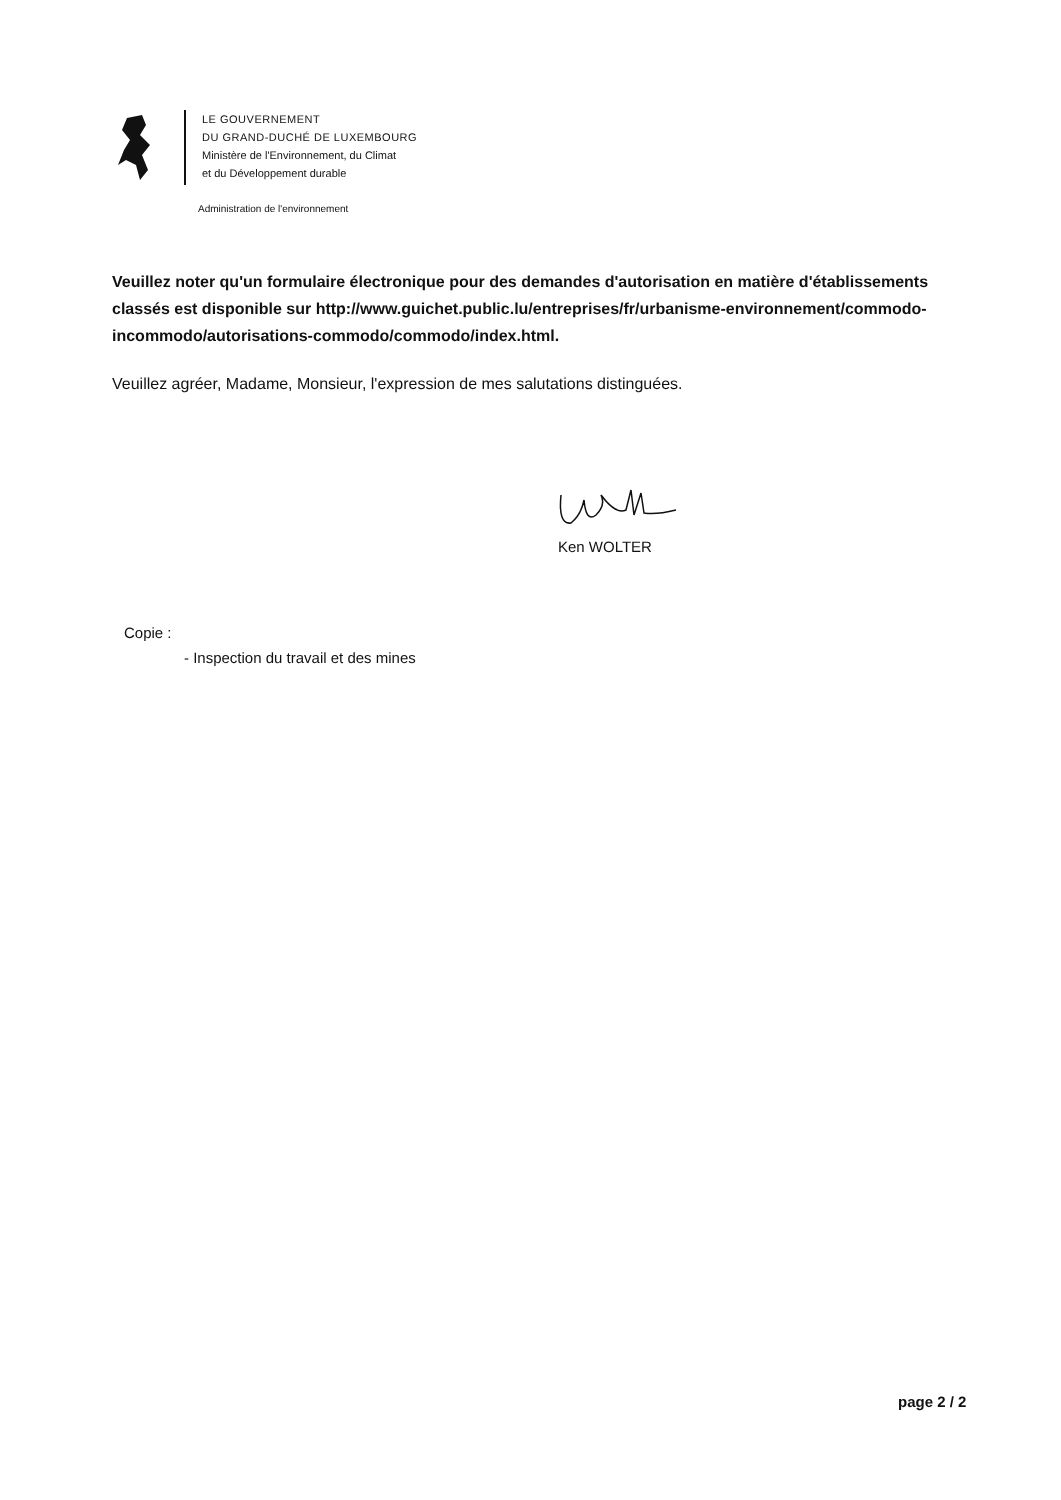LE GOUVERNEMENT
DU GRAND-DUCHÉ DE LUXEMBOURG
Ministère de l'Environnement, du Climat
et du Développement durable
Administration de l'environnement
Veuillez noter qu'un formulaire électronique pour des demandes d'autorisation en matière d'établissements classés est disponible sur http://www.guichet.public.lu/entreprises/fr/urbanisme-environnement/commodo-incommodo/autorisations-commodo/commodo/index.html.
Veuillez agréer, Madame, Monsieur, l'expression de mes salutations distinguées.
Ken WOLTER
Copie :
- Inspection du travail et des mines
page 2 / 2